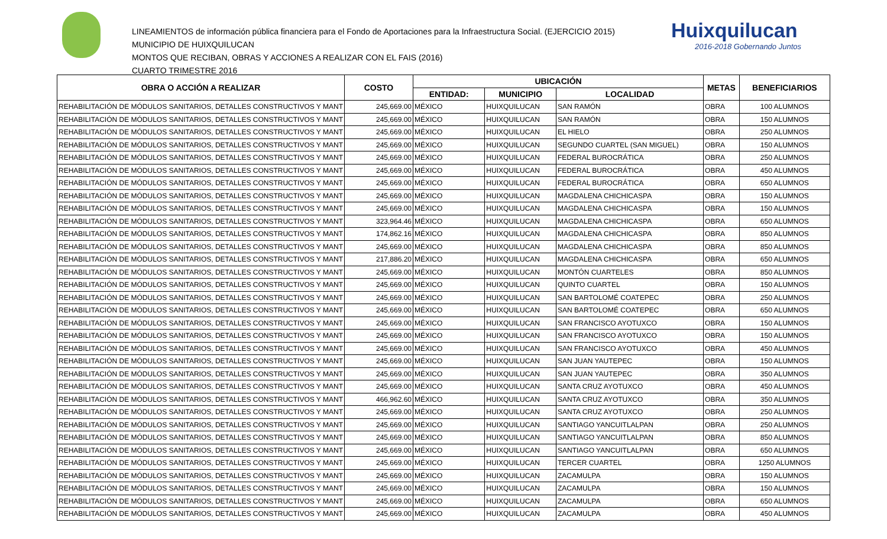LINEAMIENTOS de información pública financiera para el Fondo de Aportaciones para la Infraestructura Social. (EJERCICIO 2015)
MUNICIPIO DE HUIXQUILUCAN
MONTOS QUE RECIBAN, OBRAS Y ACCIONES A REALIZAR CON EL FAIS (2016)
CUARTO TRIMESTRE 2016
Huixquilucan
2016-2018 Gobernando Juntos
| OBRA O ACCIÓN A REALIZAR | COSTO | UBICACIÓN | | | METAS | BENEFICIARIOS |
| --- | --- | --- | --- | --- | --- | --- |
| | | ENTIDAD: | MUNICIPIO | LOCALIDAD | | |
| REHABILITACIÓN DE MÓDULOS SANITARIOS, DETALLES CONSTRUCTIVOS Y MANT | 245,669.00 | MÉXICO | HUIXQUILUCAN | SAN RAMÓN | OBRA | 100 ALUMNOS |
| REHABILITACIÓN DE MÓDULOS SANITARIOS, DETALLES CONSTRUCTIVOS Y MANT | 245,669.00 | MÉXICO | HUIXQUILUCAN | SAN RAMÓN | OBRA | 150 ALUMNOS |
| REHABILITACIÓN DE MÓDULOS SANITARIOS, DETALLES CONSTRUCTIVOS Y MANT | 245,669.00 | MÉXICO | HUIXQUILUCAN | EL HIELO | OBRA | 250 ALUMNOS |
| REHABILITACIÓN DE MÓDULOS SANITARIOS, DETALLES CONSTRUCTIVOS Y MANT | 245,669.00 | MÉXICO | HUIXQUILUCAN | SEGUNDO CUARTEL (SAN MIGUEL) | OBRA | 150 ALUMNOS |
| REHABILITACIÓN DE MÓDULOS SANITARIOS, DETALLES CONSTRUCTIVOS Y MANT | 245,669.00 | MÉXICO | HUIXQUILUCAN | FEDERAL BUROCRÁTICA | OBRA | 250 ALUMNOS |
| REHABILITACIÓN DE MÓDULOS SANITARIOS, DETALLES CONSTRUCTIVOS Y MANT | 245,669.00 | MÉXICO | HUIXQUILUCAN | FEDERAL BUROCRÁTICA | OBRA | 450 ALUMNOS |
| REHABILITACIÓN DE MÓDULOS SANITARIOS, DETALLES CONSTRUCTIVOS Y MANT | 245,669.00 | MÉXICO | HUIXQUILUCAN | FEDERAL BUROCRÁTICA | OBRA | 650 ALUMNOS |
| REHABILITACIÓN DE MÓDULOS SANITARIOS, DETALLES CONSTRUCTIVOS Y MANT | 245,669.00 | MÉXICO | HUIXQUILUCAN | MAGDALENA CHICHICASPA | OBRA | 150 ALUMNOS |
| REHABILITACIÓN DE MÓDULOS SANITARIOS, DETALLES CONSTRUCTIVOS Y MANT | 245,669.00 | MÉXICO | HUIXQUILUCAN | MAGDALENA CHICHICASPA | OBRA | 150 ALUMNOS |
| REHABILITACIÓN DE MÓDULOS SANITARIOS, DETALLES CONSTRUCTIVOS Y MANT | 323,964.46 | MÉXICO | HUIXQUILUCAN | MAGDALENA CHICHICASPA | OBRA | 650 ALUMNOS |
| REHABILITACIÓN DE MÓDULOS SANITARIOS, DETALLES CONSTRUCTIVOS Y MANT | 174,862.16 | MÉXICO | HUIXQUILUCAN | MAGDALENA CHICHICASPA | OBRA | 850 ALUMNOS |
| REHABILITACIÓN DE MÓDULOS SANITARIOS, DETALLES CONSTRUCTIVOS Y MANT | 245,669.00 | MÉXICO | HUIXQUILUCAN | MAGDALENA CHICHICASPA | OBRA | 850 ALUMNOS |
| REHABILITACIÓN DE MÓDULOS SANITARIOS, DETALLES CONSTRUCTIVOS Y MANT | 217,886.20 | MÉXICO | HUIXQUILUCAN | MAGDALENA CHICHICASPA | OBRA | 650 ALUMNOS |
| REHABILITACIÓN DE MÓDULOS SANITARIOS, DETALLES CONSTRUCTIVOS Y MANT | 245,669.00 | MÉXICO | HUIXQUILUCAN | MONTÓN CUARTELES | OBRA | 850 ALUMNOS |
| REHABILITACIÓN DE MÓDULOS SANITARIOS, DETALLES CONSTRUCTIVOS Y MANT | 245,669.00 | MÉXICO | HUIXQUILUCAN | QUINTO CUARTEL | OBRA | 150 ALUMNOS |
| REHABILITACIÓN DE MÓDULOS SANITARIOS, DETALLES CONSTRUCTIVOS Y MANT | 245,669.00 | MÉXICO | HUIXQUILUCAN | SAN BARTOLOMÉ COATEPEC | OBRA | 250 ALUMNOS |
| REHABILITACIÓN DE MÓDULOS SANITARIOS, DETALLES CONSTRUCTIVOS Y MANT | 245,669.00 | MÉXICO | HUIXQUILUCAN | SAN BARTOLOMÉ COATEPEC | OBRA | 650 ALUMNOS |
| REHABILITACIÓN DE MÓDULOS SANITARIOS, DETALLES CONSTRUCTIVOS Y MANT | 245,669.00 | MÉXICO | HUIXQUILUCAN | SAN FRANCISCO AYOTUXCO | OBRA | 150 ALUMNOS |
| REHABILITACIÓN DE MÓDULOS SANITARIOS, DETALLES CONSTRUCTIVOS Y MANT | 245,669.00 | MÉXICO | HUIXQUILUCAN | SAN FRANCISCO AYOTUXCO | OBRA | 150 ALUMNOS |
| REHABILITACIÓN DE MÓDULOS SANITARIOS, DETALLES CONSTRUCTIVOS Y MANT | 245,669.00 | MÉXICO | HUIXQUILUCAN | SAN FRANCISCO AYOTUXCO | OBRA | 450 ALUMNOS |
| REHABILITACIÓN DE MÓDULOS SANITARIOS, DETALLES CONSTRUCTIVOS Y MANT | 245,669.00 | MÉXICO | HUIXQUILUCAN | SAN JUAN YAUTEPEC | OBRA | 150 ALUMNOS |
| REHABILITACIÓN DE MÓDULOS SANITARIOS, DETALLES CONSTRUCTIVOS Y MANT | 245,669.00 | MÉXICO | HUIXQUILUCAN | SAN JUAN YAUTEPEC | OBRA | 350 ALUMNOS |
| REHABILITACIÓN DE MÓDULOS SANITARIOS, DETALLES CONSTRUCTIVOS Y MANT | 245,669.00 | MÉXICO | HUIXQUILUCAN | SANTA CRUZ AYOTUXCO | OBRA | 450 ALUMNOS |
| REHABILITACIÓN DE MÓDULOS SANITARIOS, DETALLES CONSTRUCTIVOS Y MANT | 466,962.60 | MÉXICO | HUIXQUILUCAN | SANTA CRUZ AYOTUXCO | OBRA | 350 ALUMNOS |
| REHABILITACIÓN DE MÓDULOS SANITARIOS, DETALLES CONSTRUCTIVOS Y MANT | 245,669.00 | MÉXICO | HUIXQUILUCAN | SANTA CRUZ AYOTUXCO | OBRA | 250 ALUMNOS |
| REHABILITACIÓN DE MÓDULOS SANITARIOS, DETALLES CONSTRUCTIVOS Y MANT | 245,669.00 | MÉXICO | HUIXQUILUCAN | SANTIAGO YANCUITLALPAN | OBRA | 250 ALUMNOS |
| REHABILITACIÓN DE MÓDULOS SANITARIOS, DETALLES CONSTRUCTIVOS Y MANT | 245,669.00 | MÉXICO | HUIXQUILUCAN | SANTIAGO YANCUITLALPAN | OBRA | 850 ALUMNOS |
| REHABILITACIÓN DE MÓDULOS SANITARIOS, DETALLES CONSTRUCTIVOS Y MANT | 245,669.00 | MÉXICO | HUIXQUILUCAN | SANTIAGO YANCUITLALPAN | OBRA | 650 ALUMNOS |
| REHABILITACIÓN DE MÓDULOS SANITARIOS, DETALLES CONSTRUCTIVOS Y MANT | 245,669.00 | MÉXICO | HUIXQUILUCAN | TERCER CUARTEL | OBRA | 1250 ALUMNOS |
| REHABILITACIÓN DE MÓDULOS SANITARIOS, DETALLES CONSTRUCTIVOS Y MANT | 245,669.00 | MÉXICO | HUIXQUILUCAN | ZACAMULPA | OBRA | 150 ALUMNOS |
| REHABILITACIÓN DE MÓDULOS SANITARIOS, DETALLES CONSTRUCTIVOS Y MANT | 245,669.00 | MÉXICO | HUIXQUILUCAN | ZACAMULPA | OBRA | 150 ALUMNOS |
| REHABILITACIÓN DE MÓDULOS SANITARIOS, DETALLES CONSTRUCTIVOS Y MANT | 245,669.00 | MÉXICO | HUIXQUILUCAN | ZACAMULPA | OBRA | 650 ALUMNOS |
| REHABILITACIÓN DE MÓDULOS SANITARIOS, DETALLES CONSTRUCTIVOS Y MANT | 245,669.00 | MÉXICO | HUIXQUILUCAN | ZACAMULPA | OBRA | 450 ALUMNOS |